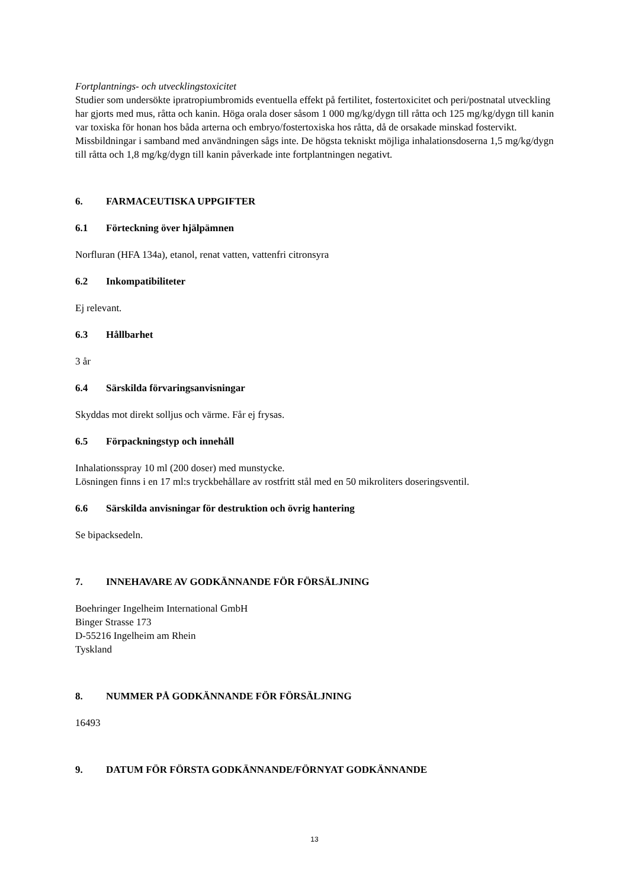Fortplantnings- och utvecklingstoxicitet
Studier som undersökte ipratropiumbromids eventuella effekt på fertilitet, fostertoxicitet och peri/postnatal utveckling har gjorts med mus, råtta och kanin. Höga orala doser såsom 1 000 mg/kg/dygn till råtta och 125 mg/kg/dygn till kanin var toxiska för honan hos båda arterna och embryo/fostertoxiska hos råtta, då de orsakade minskad fostervikt. Missbildningar i samband med användningen sågs inte. De högsta tekniskt möjliga inhalationsdoserna 1,5 mg/kg/dygn till råtta och 1,8 mg/kg/dygn till kanin påverkade inte fortplantningen negativt.
6. FARMACEUTISKA UPPGIFTER
6.1 Förteckning över hjälpämnen
Norfluran (HFA 134a), etanol, renat vatten, vattenfri citronsyra
6.2 Inkompatibiliteter
Ej relevant.
6.3 Hållbarhet
3 år
6.4 Särskilda förvaringsanvisningar
Skyddas mot direkt solljus och värme. Får ej frysas.
6.5 Förpackningstyp och innehåll
Inhalationsspray 10 ml (200 doser) med munstycke.
Lösningen finns i en 17 ml:s tryckbehållare av rostfritt stål med en 50 mikroliters doseringsventil.
6.6 Särskilda anvisningar för destruktion och övrig hantering
Se bipacksedeln.
7. INNEHAVARE AV GODKÄNNANDE FÖR FÖRSÄLJNING
Boehringer Ingelheim International GmbH
Binger Strasse 173
D-55216 Ingelheim am Rhein
Tyskland
8. NUMMER PÅ GODKÄNNANDE FÖR FÖRSÄLJNING
16493
9. DATUM FÖR FÖRSTA GODKÄNNANDE/FÖRNYAT GODKÄNNANDE
13